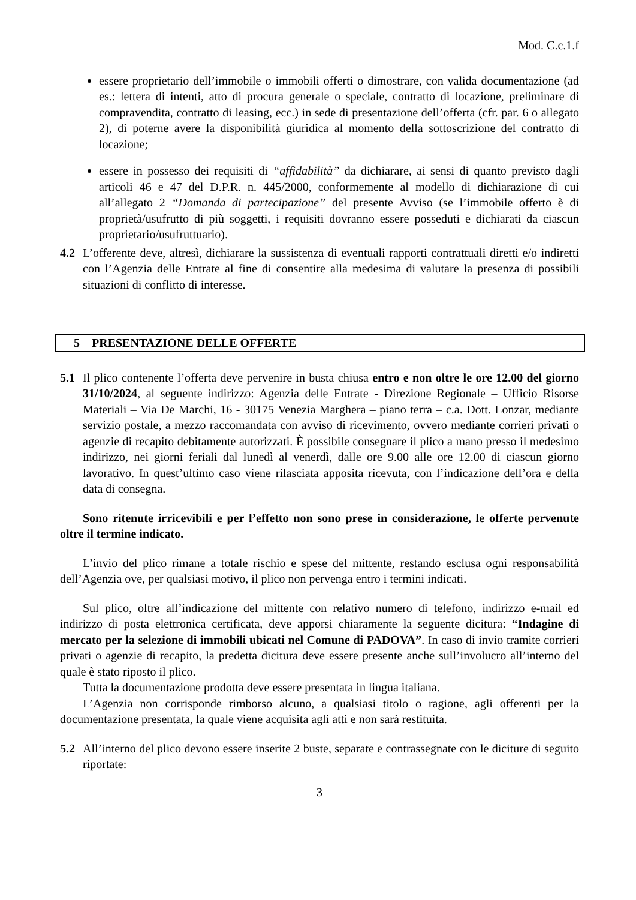Mod. C.c.1.f
essere proprietario dell’immobile o immobili offerti o dimostrare, con valida documentazione (ad es.: lettera di intenti, atto di procura generale o speciale, contratto di locazione, preliminare di compravendita, contratto di leasing, ecc.) in sede di presentazione dell’offerta (cfr. par. 6 o allegato 2), di poterne avere la disponibilità giuridica al momento della sottoscrizione del contratto di locazione;
essere in possesso dei requisiti di “affidabilità” da dichiarare, ai sensi di quanto previsto dagli articoli 46 e 47 del D.P.R. n. 445/2000, conformemente al modello di dichiarazione di cui all’allegato 2 “Domanda di partecipazione” del presente Avviso (se l’immobile offerto è di proprietà/usufrutto di più soggetti, i requisiti dovranno essere posseduti e dichiarati da ciascun proprietario/usufruttuario).
4.2 L’offerente deve, altresì, dichiarare la sussistenza di eventuali rapporti contrattuali diretti e/o indiretti con l’Agenzia delle Entrate al fine di consentire alla medesima di valutare la presenza di possibili situazioni di conflitto di interesse.
5 PRESENTAZIONE DELLE OFFERTE
5.1 Il plico contenente l’offerta deve pervenire in busta chiusa entro e non oltre le ore 12.00 del giorno 31/10/2024, al seguente indirizzo: Agenzia delle Entrate - Direzione Regionale – Ufficio Risorse Materiali – Via De Marchi, 16 - 30175 Venezia Marghera – piano terra – c.a. Dott. Lonzar, mediante servizio postale, a mezzo raccomandata con avviso di ricevimento, ovvero mediante corrieri privati o agenzie di recapito debitamente autorizzati. È possibile consegnare il plico a mano presso il medesimo indirizzo, nei giorni feriali dal lunedì al venerdì, dalle ore 9.00 alle ore 12.00 di ciascun giorno lavorativo. In quest’ultimo caso viene rilasciata apposita ricevuta, con l’indicazione dell’ora e della data di consegna.
Sono ritenute irricevibili e per l’effetto non sono prese in considerazione, le offerte pervenute oltre il termine indicato.
L’invio del plico rimane a totale rischio e spese del mittente, restando esclusa ogni responsabilità dell’Agenzia ove, per qualsiasi motivo, il plico non pervenga entro i termini indicati.
Sul plico, oltre all’indicazione del mittente con relativo numero di telefono, indirizzo e-mail ed indirizzo di posta elettronica certificata, deve apporsi chiaramente la seguente dicitura: “Indagine di mercato per la selezione di immobili ubicati nel Comune di PADOVA”. In caso di invio tramite corrieri privati o agenzie di recapito, la predetta dicitura deve essere presente anche sull’involucro all’interno del quale è stato riposto il plico.
Tutta la documentazione prodotta deve essere presentata in lingua italiana.
L’Agenzia non corrisponde rimborso alcuno, a qualsiasi titolo o ragione, agli offerenti per la documentazione presentata, la quale viene acquisita agli atti e non sarà restituita.
5.2 All’interno del plico devono essere inserite 2 buste, separate e contrassegnate con le diciture di seguito riportate:
3